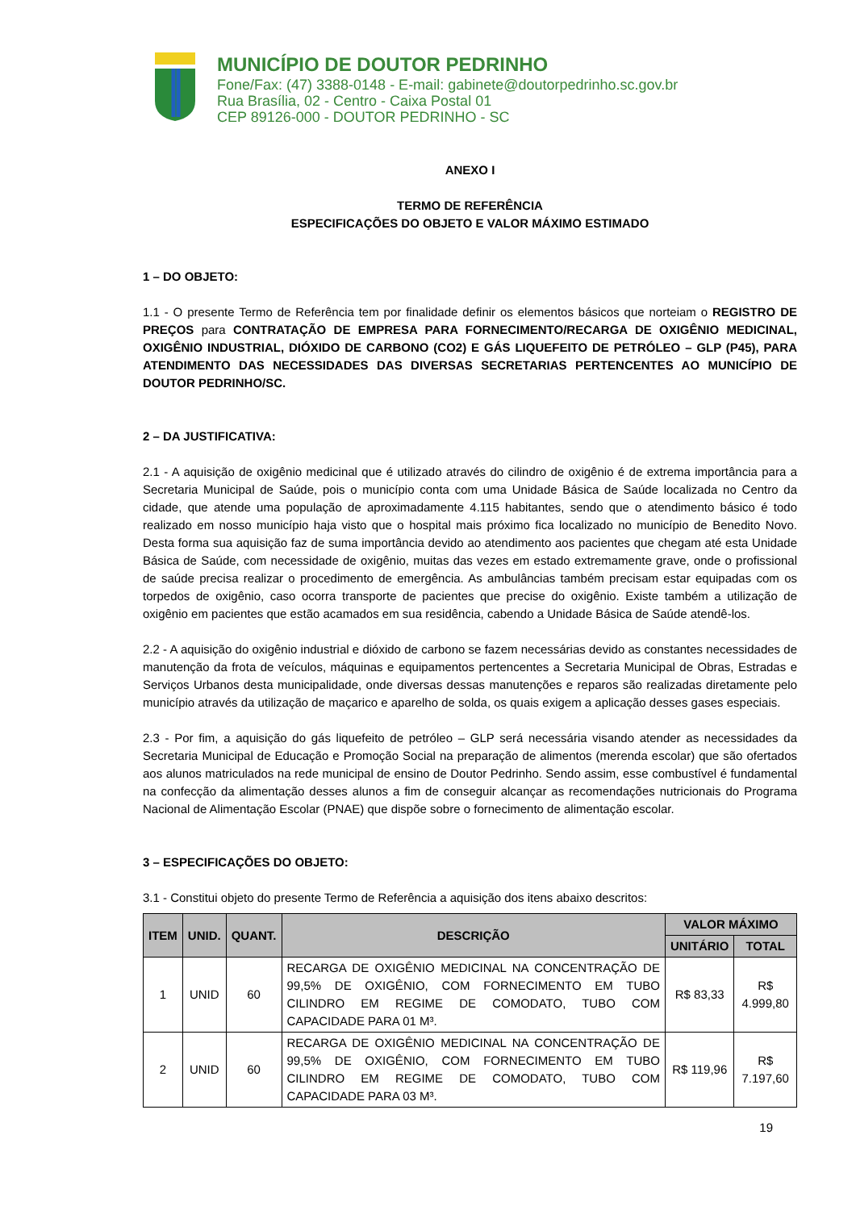MUNICÍPIO DE DOUTOR PEDRINHO
Fone/Fax: (47) 3388-0148 - E-mail: gabinete@doutorpedrinho.sc.gov.br
Rua Brasília, 02 - Centro - Caixa Postal 01
CEP 89126-000 - DOUTOR PEDRINHO - SC
ANEXO I
TERMO DE REFERÊNCIA
ESPECIFICAÇÕES DO OBJETO E VALOR MÁXIMO ESTIMADO
1 – DO OBJETO:
1.1 - O presente Termo de Referência tem por finalidade definir os elementos básicos que norteiam o REGISTRO DE PREÇOS para CONTRATAÇÃO DE EMPRESA PARA FORNECIMENTO/RECARGA DE OXIGÊNIO MEDICINAL, OXIGÊNIO INDUSTRIAL, DIÓXIDO DE CARBONO (CO2) E GÁS LIQUEFEITO DE PETRÓLEO – GLP (P45), PARA ATENDIMENTO DAS NECESSIDADES DAS DIVERSAS SECRETARIAS PERTENCENTES AO MUNICÍPIO DE DOUTOR PEDRINHO/SC.
2 – DA JUSTIFICATIVA:
2.1 - A aquisição de oxigênio medicinal que é utilizado através do cilindro de oxigênio é de extrema importância para a Secretaria Municipal de Saúde, pois o município conta com uma Unidade Básica de Saúde localizada no Centro da cidade, que atende uma população de aproximadamente 4.115 habitantes, sendo que o atendimento básico é todo realizado em nosso município haja visto que o hospital mais próximo fica localizado no município de Benedito Novo. Desta forma sua aquisição faz de suma importância devido ao atendimento aos pacientes que chegam até esta Unidade Básica de Saúde, com necessidade de oxigênio, muitas das vezes em estado extremamente grave, onde o profissional de saúde precisa realizar o procedimento de emergência. As ambulâncias também precisam estar equipadas com os torpedos de oxigênio, caso ocorra transporte de pacientes que precise do oxigênio. Existe também a utilização de oxigênio em pacientes que estão acamados em sua residência, cabendo a Unidade Básica de Saúde atendê-los.
2.2 - A aquisição do oxigênio industrial e dióxido de carbono se fazem necessárias devido as constantes necessidades de manutenção da frota de veículos, máquinas e equipamentos pertencentes a Secretaria Municipal de Obras, Estradas e Serviços Urbanos desta municipalidade, onde diversas dessas manutenções e reparos são realizadas diretamente pelo município através da utilização de maçarico e aparelho de solda, os quais exigem a aplicação desses gases especiais.
2.3 - Por fim, a aquisição do gás liquefeito de petróleo – GLP será necessária visando atender as necessidades da Secretaria Municipal de Educação e Promoção Social na preparação de alimentos (merenda escolar) que são ofertados aos alunos matriculados na rede municipal de ensino de Doutor Pedrinho. Sendo assim, esse combustível é fundamental na confecção da alimentação desses alunos a fim de conseguir alcançar as recomendações nutricionais do Programa Nacional de Alimentação Escolar (PNAE) que dispõe sobre o fornecimento de alimentação escolar.
3 – ESPECIFICAÇÕES DO OBJETO:
3.1 - Constitui objeto do presente Termo de Referência a aquisição dos itens abaixo descritos:
| ITEM | UNID. | QUANT. | DESCRIÇÃO | VALOR MÁXIMO | |
| --- | --- | --- | --- | --- | --- |
| | | | | UNITÁRIO | TOTAL |
| 1 | UNID | 60 | RECARGA DE OXIGÊNIO MEDICINAL NA CONCENTRAÇÃO DE 99,5% DE OXIGÊNIO, COM FORNECIMENTO EM TUBO CILINDRO EM REGIME DE COMODATO, TUBO COM CAPACIDADE PARA 01 M³. | R$ 83,33 | R$ 4.999,80 |
| 2 | UNID | 60 | RECARGA DE OXIGÊNIO MEDICINAL NA CONCENTRAÇÃO DE 99,5% DE OXIGÊNIO, COM FORNECIMENTO EM TUBO CILINDRO EM REGIME DE COMODATO, TUBO COM CAPACIDADE PARA 03 M³. | R$ 119,96 | R$ 7.197,60 |
19